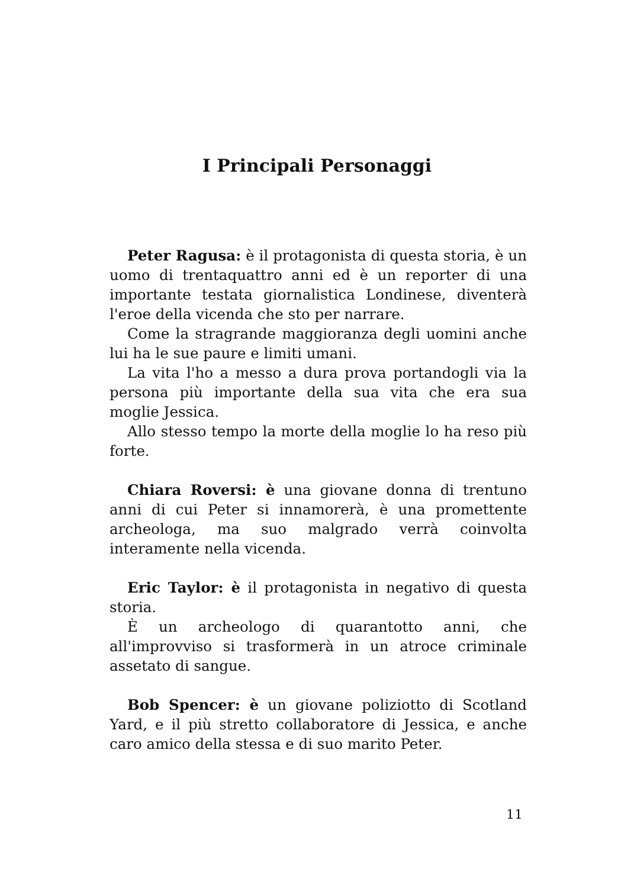I Principali Personaggi
Peter Ragusa: è il protagonista di questa storia, è un uomo di trentaquattro anni ed è un reporter di una importante testata giornalistica Londinese, diventerà l'eroe della vicenda che sto per narrare.
Come la stragrande maggioranza degli uomini anche lui ha le sue paure e limiti umani.
La vita l'ho a messo a dura prova portandogli via la persona più importante della sua vita che era sua moglie Jessica.
Allo stesso tempo la morte della moglie lo ha reso più forte.
Chiara Roversi: è una giovane donna di trentuno anni di cui Peter si innamorerà, è una promettente archeologa, ma suo malgrado verrà coinvolta interamente nella vicenda.
Eric Taylor: è il protagonista in negativo di questa storia.
È un archeologo di quarantotto anni, che all'improvviso si trasformerà in un atroce criminale assetato di sangue.
Bob Spencer: è un giovane poliziotto di Scotland Yard, e il più stretto collaboratore di Jessica, e anche caro amico della stessa e di suo marito Peter.
11